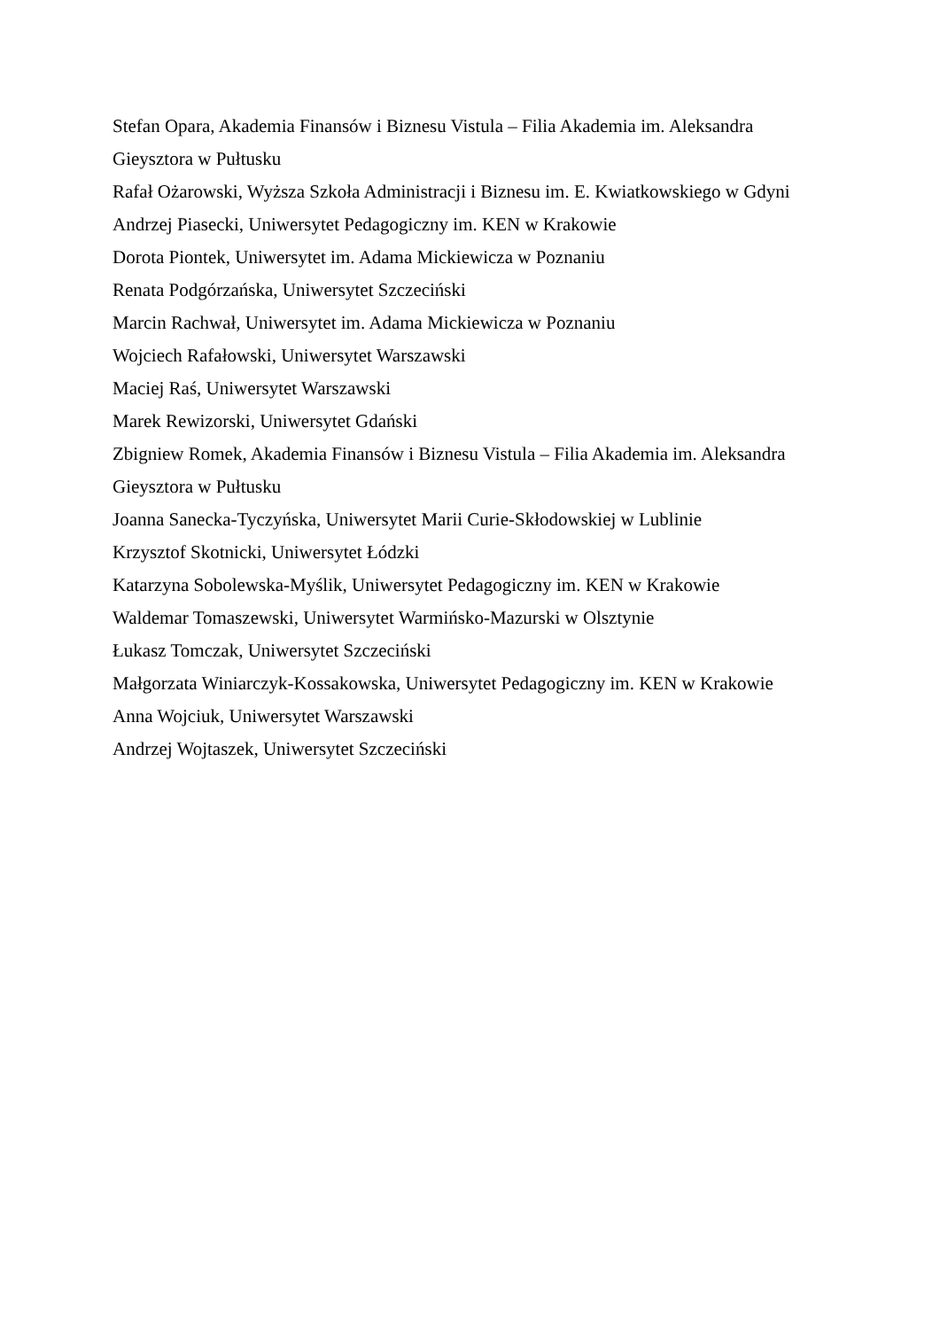Stefan Opara, Akademia Finansów i Biznesu Vistula – Filia Akademia im. Aleksandra Gieysztora w Pułtusku
Rafał Ożarowski, Wyższa Szkoła Administracji i Biznesu im. E. Kwiatkowskiego w Gdyni
Andrzej Piasecki, Uniwersytet Pedagogiczny im. KEN w Krakowie
Dorota Piontek, Uniwersytet im. Adama Mickiewicza w Poznaniu
Renata Podgórzańska, Uniwersytet Szczeciński
Marcin Rachwał, Uniwersytet im. Adama Mickiewicza w Poznaniu
Wojciech Rafałowski, Uniwersytet Warszawski
Maciej Raś, Uniwersytet Warszawski
Marek Rewizorski, Uniwersytet Gdański
Zbigniew Romek, Akademia Finansów i Biznesu Vistula – Filia Akademia im. Aleksandra Gieysztora w Pułtusku
Joanna Sanecka-Tyczyńska, Uniwersytet Marii Curie-Skłodowskiej w Lublinie
Krzysztof Skotnicki, Uniwersytet Łódzki
Katarzyna Sobolewska-Myślik, Uniwersytet Pedagogiczny im. KEN w Krakowie
Waldemar Tomaszewski, Uniwersytet Warmińsko-Mazurski w Olsztynie
Łukasz Tomczak, Uniwersytet Szczeciński
Małgorzata Winiarczyk-Kossakowska, Uniwersytet Pedagogiczny im. KEN w Krakowie
Anna Wojciuk, Uniwersytet Warszawski
Andrzej Wojtaszek, Uniwersytet Szczeciński